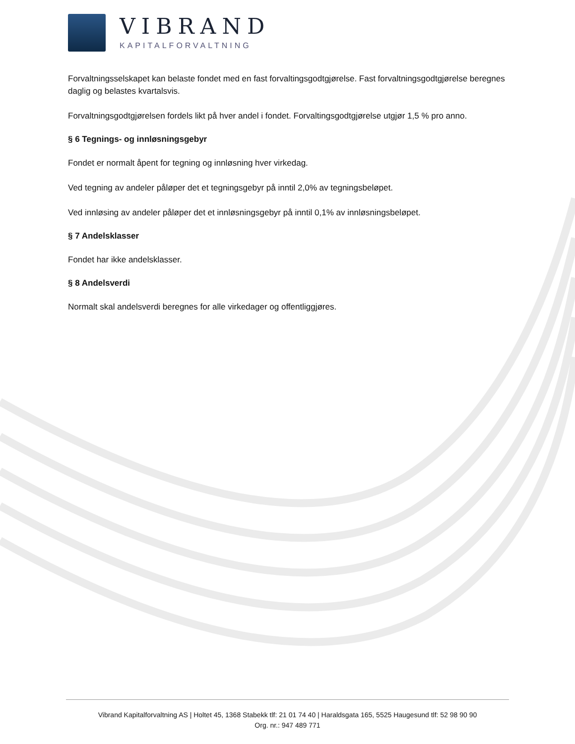VIBRAND
KAPITALFORVALTNING
Forvaltningsselskapet kan belaste fondet med en fast forvaltingsgodtgjørelse. Fast forvaltningsgodtgjørelse beregnes daglig og belastes kvartalsvis.
Forvaltningsgodtgjørelsen fordels likt på hver andel i fondet. Forvaltingsgodtgjørelse utgjør 1,5 % pro anno.
§ 6 Tegnings- og innløsningsgebyr
Fondet er normalt åpent for tegning og innløsning hver virkedag.
Ved tegning av andeler påløper det et tegningsgebyr på inntil 2,0% av tegningsbeløpet.
Ved innløsing av andeler påløper det et innløsningsgebyr på inntil 0,1% av innløsningsbeløpet.
§ 7 Andelsklasser
Fondet har ikke andelsklasser.
§ 8 Andelsverdi
Normalt skal andelsverdi beregnes for alle virkedager og offentliggjøres.
Vibrand Kapitalforvaltning AS | Holtet 45, 1368 Stabekk tlf: 21 01 74 40 | Haraldsgata 165, 5525 Haugesund tlf: 52 98 90 90
Org. nr.: 947 489 771